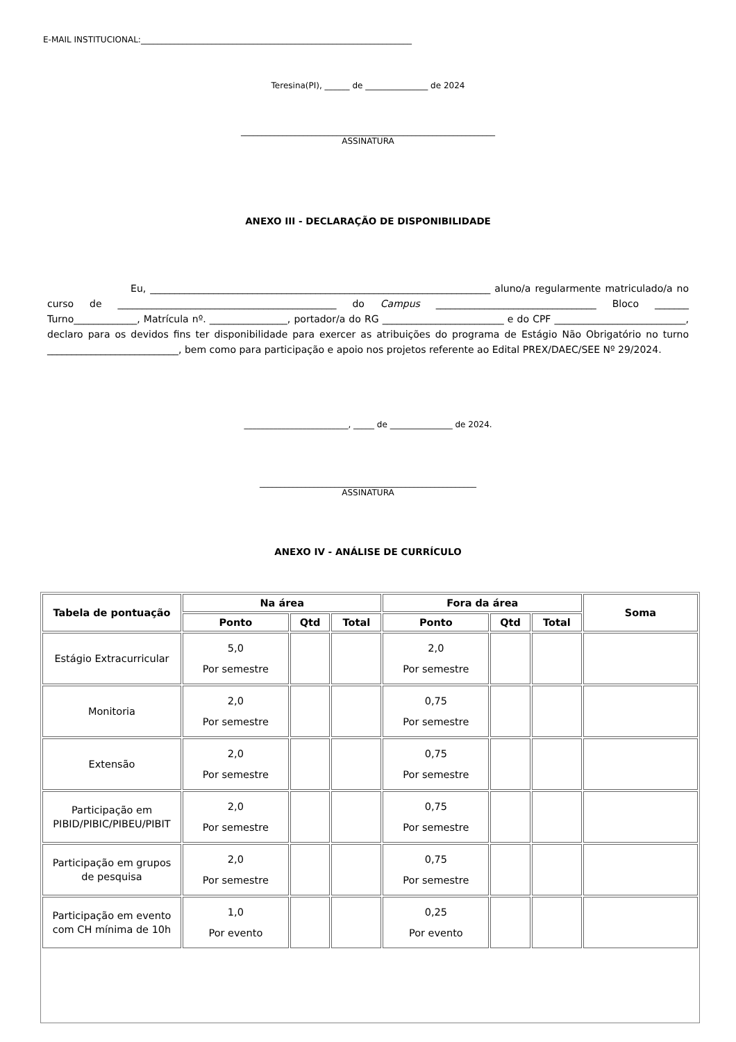E-MAIL INSTITUCIONAL:_________________________________________________________________
Teresina(PI), ______ de _______________ de 2024
_____________________________________________________________
ASSINATURA
ANEXO III - DECLARAÇÃO DE DISPONIBILIDADE
Eu, ______________________________________________________________________ aluno/a regularmente matriculado/a no curso de _____________________________________________ do Campus _________________________________ Bloco _______ Turno_____________, Matrícula nº. ________________, portador/a do RG _________________________ e do CPF ___________________________, declaro para os devidos fins ter disponibilidade para exercer as atribuições do programa de Estágio Não Obrigatório no turno ___________________________, bem como para participação e apoio nos projetos referente ao Edital PREX/DAEC/SEE Nº 29/2024.
_________________________, _____ de _______________ de 2024.
____________________________________________________
ASSINATURA
ANEXO IV - ANÁLISE DE CURRÍCULO
| Tabela de pontuação | Na área | | | Fora da área | | | Soma |
| --- | --- | --- | --- | --- | --- | --- | --- |
| | Ponto | Qtd | Total | Ponto | Qtd | Total | |
| Estágio Extracurricular | 5,0 Por semestre | | | 2,0 Por semestre | | | |
| Monitoria | 2,0 Por semestre | | | 0,75 Por semestre | | | |
| Extensão | 2,0 Por semestre | | | 0,75 Por semestre | | | |
| Participação em PIBID/PIBIC/PIBEU/PIBIT | 2,0 Por semestre | | | 0,75 Por semestre | | | |
| Participação em grupos de pesquisa | 2,0 Por semestre | | | 0,75 Por semestre | | | |
| Participação em evento com CH mínima de 10h | 1,0 Por evento | | | 0,25 Por evento | | | |